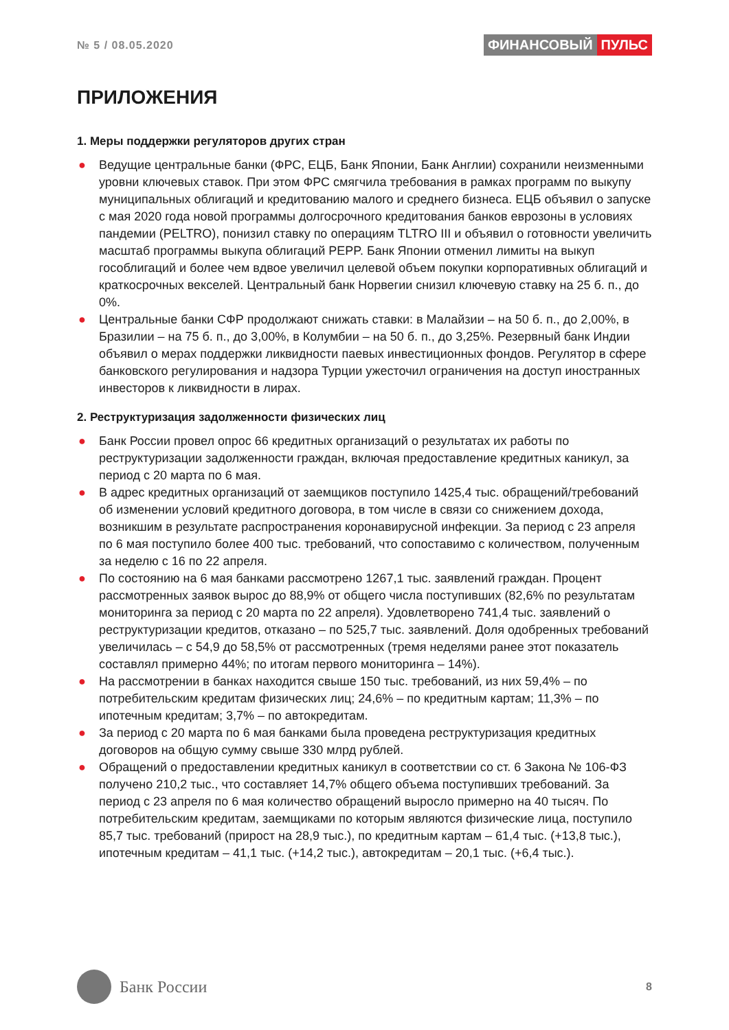№ 5 / 08.05.2020
ФИНАНСОВЫЙ ПУЛЬС
ПРИЛОЖЕНИЯ
1. Меры поддержки регуляторов других стран
● Ведущие центральные банки (ФРС, ЕЦБ, Банк Японии, Банк Англии) сохранили неизменными уровни ключевых ставок. При этом ФРС смягчила требования в рамках программ по выкупу муниципальных облигаций и кредитованию малого и среднего бизнеса. ЕЦБ объявил о запуске с мая 2020 года новой программы долгосрочного кредитования банков еврозоны в условиях пандемии (PELTRO), понизил ставку по операциям TLTRO III и объявил о готовности увеличить масштаб программы выкупа облигаций PEPP. Банк Японии отменил лимиты на выкуп гособлигаций и более чем вдвое увеличил целевой объем покупки корпоративных облигаций и краткосрочных векселей. Центральный банк Норвегии снизил ключевую ставку на 25 б. п., до 0%.
● Центральные банки СФР продолжают снижать ставки: в Малайзии – на 50 б. п., до 2,00%, в Бразилии – на 75 б. п., до 3,00%, в Колумбии – на 50 б. п., до 3,25%. Резервный банк Индии объявил о мерах поддержки ликвидности паевых инвестиционных фондов. Регулятор в сфере банковского регулирования и надзора Турции ужесточил ограничения на доступ иностранных инвесторов к ликвидности в лирах.
2. Реструктуризация задолженности физических лиц
● Банк России провел опрос 66 кредитных организаций о результатах их работы по реструктуризации задолженности граждан, включая предоставление кредитных каникул, за период с 20 марта по 6 мая.
● В адрес кредитных организаций от заемщиков поступило 1425,4 тыс. обращений/требований об изменении условий кредитного договора, в том числе в связи со снижением дохода, возникшим в результате распространения коронавирусной инфекции. За период с 23 апреля по 6 мая поступило более 400 тыс. требований, что сопоставимо с количеством, полученным за неделю с 16 по 22 апреля.
● По состоянию на 6 мая банками рассмотрено 1267,1 тыс. заявлений граждан. Процент рассмотренных заявок вырос до 88,9% от общего числа поступивших (82,6% по результатам мониторинга за период с 20 марта по 22 апреля). Удовлетворено 741,4 тыс. заявлений о реструктуризации кредитов, отказано – по 525,7 тыс. заявлений. Доля одобренных требований увеличилась – с 54,9 до 58,5% от рассмотренных (тремя неделями ранее этот показатель составлял примерно 44%; по итогам первого мониторинга – 14%).
● На рассмотрении в банках находится свыше 150 тыс. требований, из них 59,4% – по потребительским кредитам физических лиц; 24,6% – по кредитным картам; 11,3% – по ипотечным кредитам; 3,7% – по автокредитам.
● За период с 20 марта по 6 мая банками была проведена реструктуризация кредитных договоров на общую сумму свыше 330 млрд рублей.
● Обращений о предоставлении кредитных каникул в соответствии со ст. 6 Закона № 106-ФЗ получено 210,2 тыс., что составляет 14,7% общего объема поступивших требований. За период с 23 апреля по 6 мая количество обращений выросло примерно на 40 тысяч. По потребительским кредитам, заемщиками по которым являются физические лица, поступило 85,7 тыс. требований (прирост на 28,9 тыс.), по кредитным картам – 61,4 тыс. (+13,8 тыс.), ипотечным кредитам – 41,1 тыс. (+14,2 тыс.), автокредитам – 20,1 тыс. (+6,4 тыс.).
Банк России
8